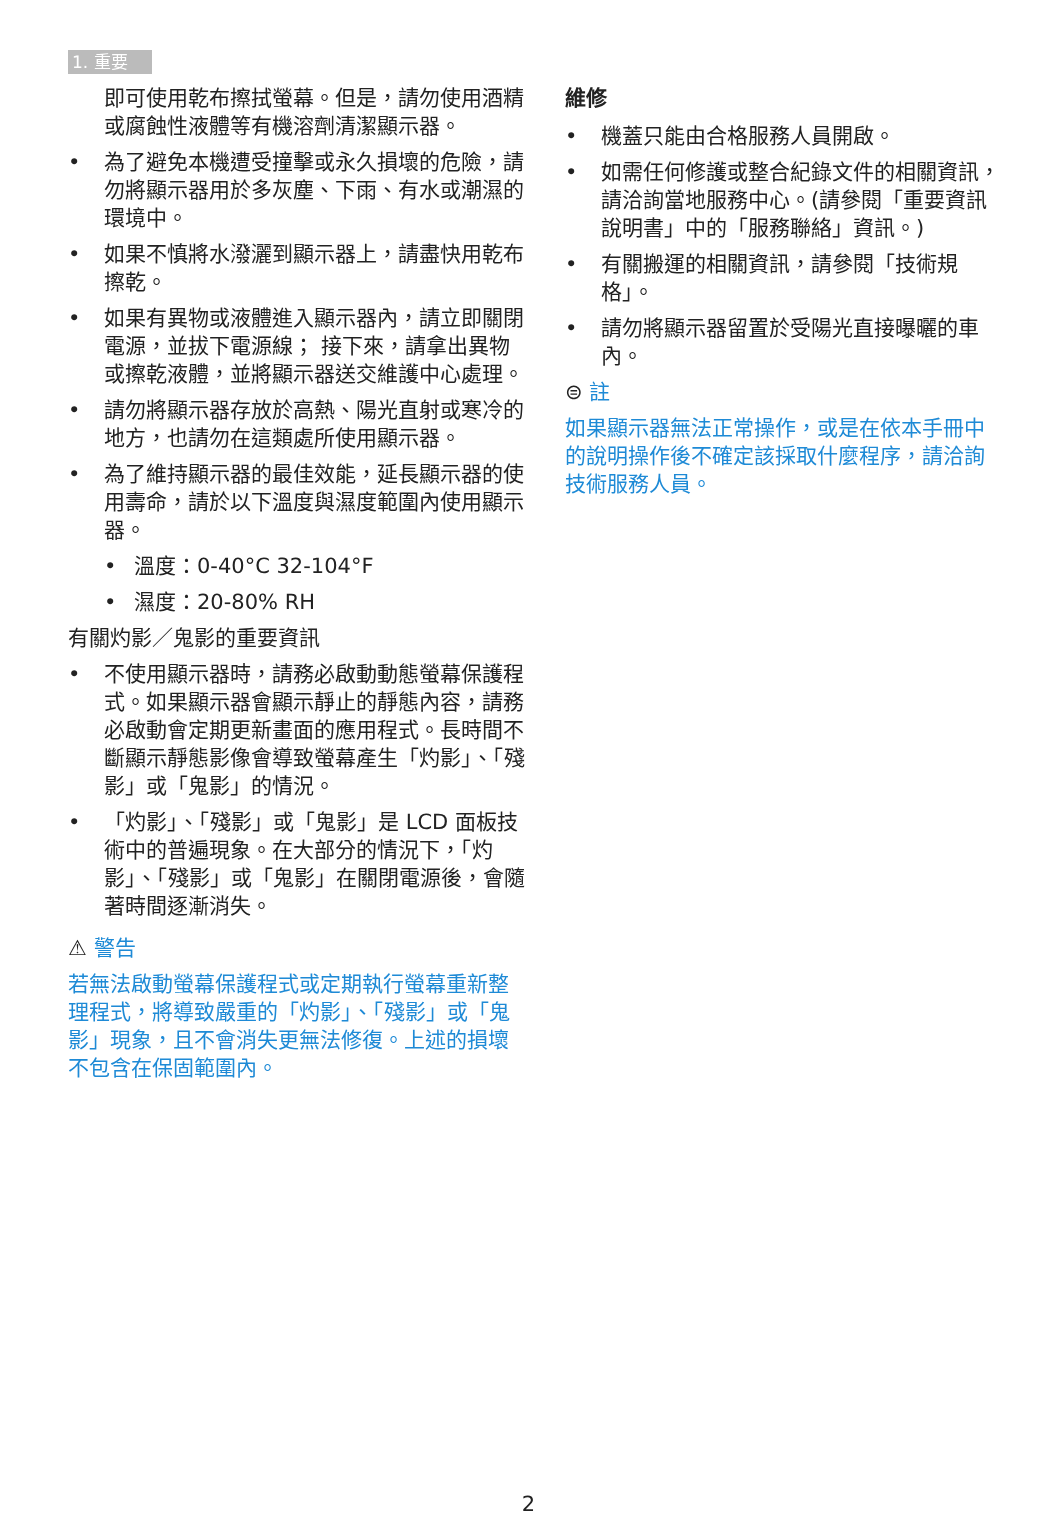1. 重要
即可使用乾布擦拭螢幕。但是，請勿使用酒精或腐蝕性液體等有機溶劑清潔顯示器。
• 為了避免本機遭受撞擊或永久損壞的危險，請勿將顯示器用於多灰塵、下雨、有水或潮濕的環境中。
• 如果不慎將水潑灑到顯示器上，請盡快用乾布擦乾。
• 如果有異物或液體進入顯示器內，請立即關閉電源，並拔下電源線； 接下來，請拿出異物或擦乾液體，並將顯示器送交維護中心處理。
• 請勿將顯示器存放於高熱、陽光直射或寒冷的地方，也請勿在這類處所使用顯示器。
• 為了維持顯示器的最佳效能，延長顯示器的使用壽命，請於以下溫度與濕度範圍內使用顯示器。
• 溫度：0-40°C 32-104°F
• 濕度：20-80% RH
有關灼影／鬼影的重要資訊
• 不使用顯示器時，請務必啟動動態螢幕保護程式。如果顯示器會顯示靜止的靜態內容，請務必啟動會定期更新畫面的應用程式。長時間不斷顯示靜態影像會導致螢幕產生「灼影」、「殘影」或「鬼影」的情況。
• 「灼影」、「殘影」或「鬼影」是 LCD 面板技術中的普遍現象。在大部分的情況下，「灼影」、「殘影」或「鬼影」在關閉電源後，會隨著時間逐漸消失。
⚠ 警告
若無法啟動螢幕保護程式或定期執行螢幕重新整理程式，將導致嚴重的「灼影」、「殘影」或「鬼影」現象，且不會消失更無法修復。上述的損壞不包含在保固範圍內。
維修
• 機蓋只能由合格服務人員開啟。
• 如需任何修護或整合紀錄文件的相關資訊，請洽詢當地服務中心。(請參閱「重要資訊說明書」中的「服務聯絡」資訊。)
• 有關搬運的相關資訊，請參閱「技術規格」。
• 請勿將顯示器留置於受陽光直接曝曬的車內。
⊜ 註
如果顯示器無法正常操作，或是在依本手冊中的說明操作後不確定該採取什麼程序，請洽詢技術服務人員。
2